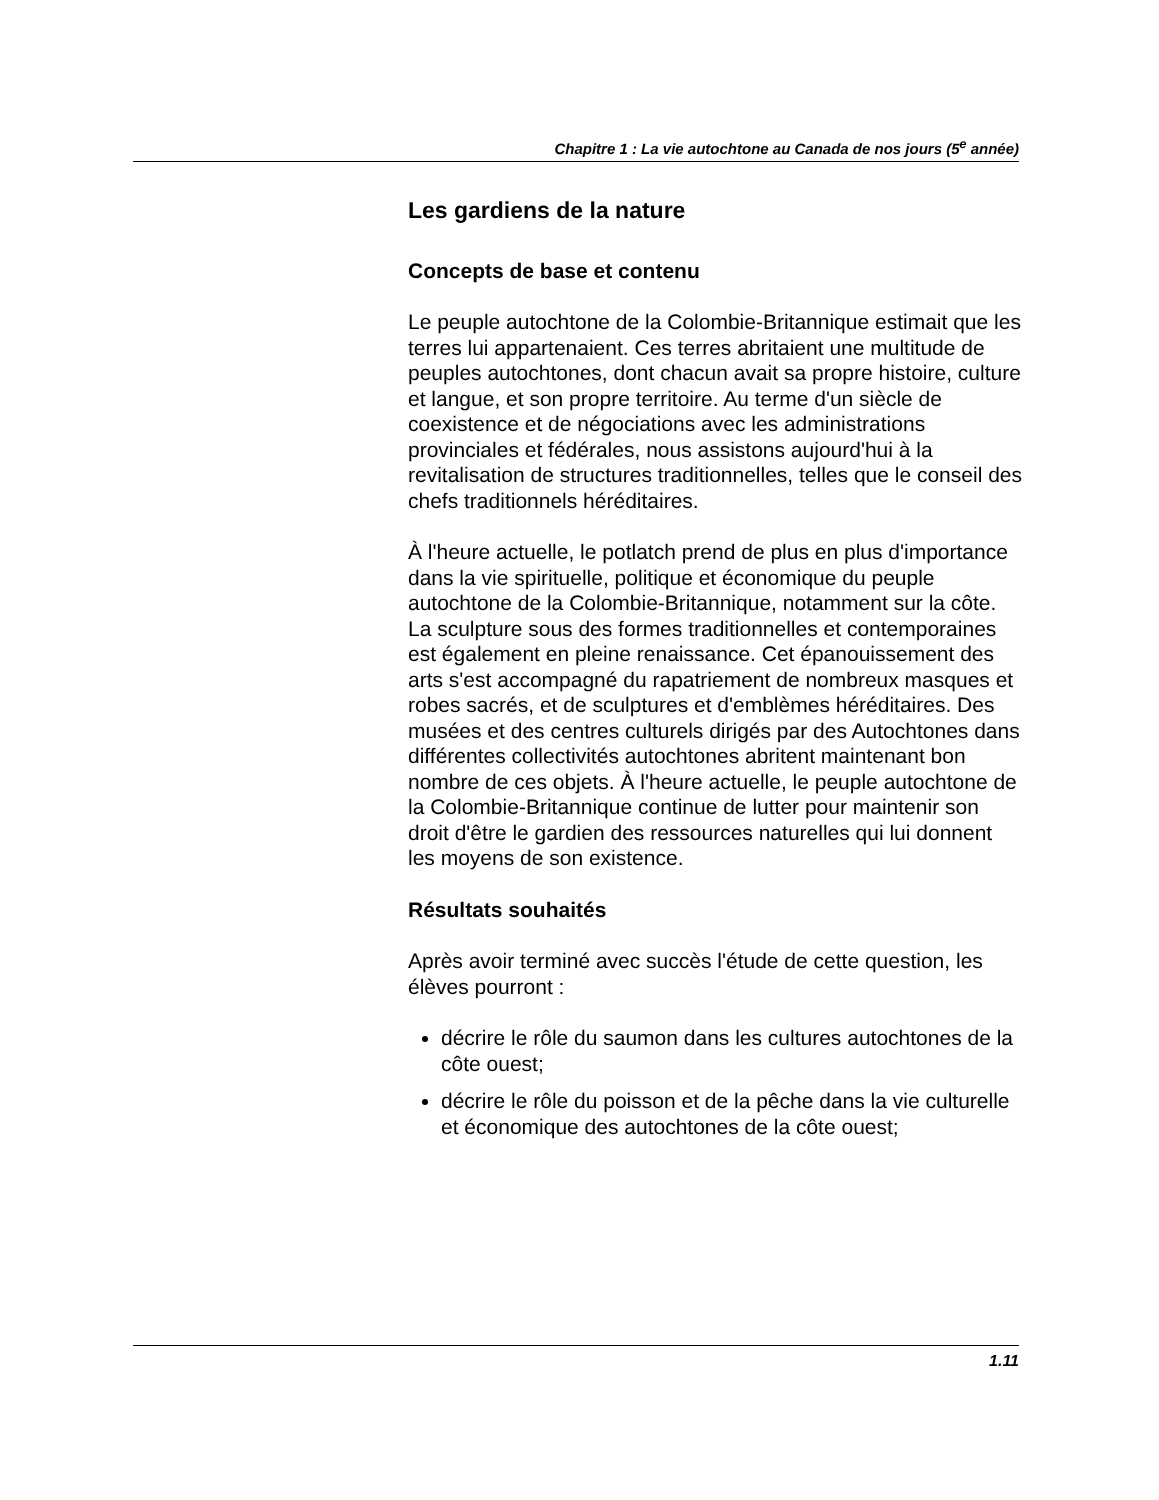Chapitre 1 : La vie autochtone au Canada de nos jours (5<sup>e</sup> année)
Les gardiens de la nature
Concepts de base et contenu
Le peuple autochtone de la Colombie-Britannique estimait que les terres lui appartenaient. Ces terres abritaient une multitude de peuples autochtones, dont chacun avait sa propre histoire, culture et langue, et son propre territoire. Au terme d'un siècle de coexistence et de négociations avec les administrations provinciales et fédérales, nous assistons aujourd'hui à la revitalisation de structures traditionnelles, telles que le conseil des chefs traditionnels héréditaires.
À l'heure actuelle, le potlatch prend de plus en plus d'importance dans la vie spirituelle, politique et économique du peuple autochtone de la Colombie-Britannique, notamment sur la côte. La sculpture sous des formes traditionnelles et contemporaines est également en pleine renaissance. Cet épanouissement des arts s'est accompagné du rapatriement de nombreux masques et robes sacrés, et de sculptures et d'emblèmes héréditaires. Des musées et des centres culturels dirigés par des Autochtones dans différentes collectivités autochtones abritent maintenant bon nombre de ces objets. À l'heure actuelle, le peuple autochtone de la Colombie-Britannique continue de lutter pour maintenir son droit d'être le gardien des ressources naturelles qui lui donnent les moyens de son existence.
Résultats souhaités
Après avoir terminé avec succès l'étude de cette question, les élèves pourront :
décrire le rôle du saumon dans les cultures autochtones de la côte ouest;
décrire le rôle du poisson et de la pêche dans la vie culturelle et économique des autochtones de la côte ouest;
1.11